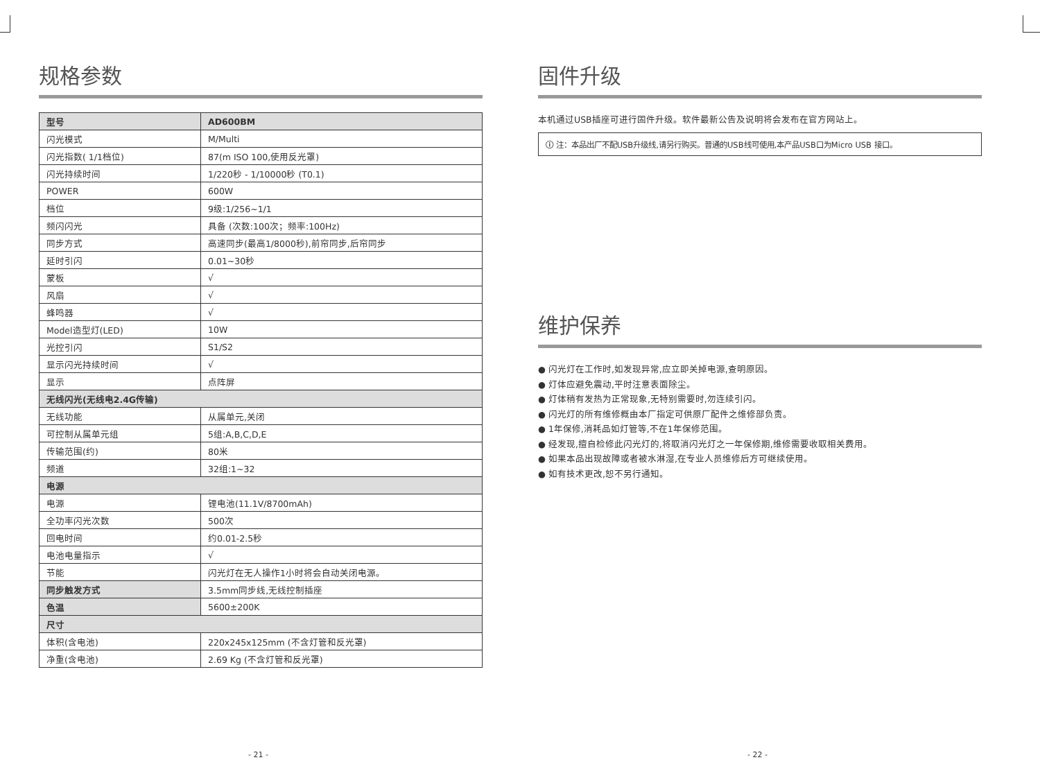规格参数
| 型号 | AD600BM |
| 闪光模式 | M/Multi |
| 闪光指数( 1/1档位) | 87(m ISO 100,使用反光罩) |
| 闪光持续时间 | 1/220秒 - 1/10000秒 (T0.1) |
| POWER | 600W |
| 档位 | 9级:1/256~1/1 |
| 频闪闪光 | 具备 (次数:100次；频率:100Hz) |
| 同步方式 | 高速同步(最高1/8000秒),前帘同步,后帘同步 |
| 延时引闪 | 0.01~30秒 |
| 蒙板 | √ |
| 风扇 | √ |
| 蜂鸣器 | √ |
| Model造型灯(LED) | 10W |
| 光控引闪 | S1/S2 |
| 显示闪光持续时间 | √ |
| 显示 | 点阵屏 |
| 无线闪光(无线电2.4G传输) | |
| 无线功能 | 从属单元,关闭 |
| 可控制从属单元组 | 5组:A,B,C,D,E |
| 传输范围(约) | 80米 |
| 频道 | 32组:1~32 |
| 电源 | |
| 电源 | 锂电池(11.1V/8700mAh) |
| 全功率闪光次数 | 500次 |
| 回电时间 | 约0.01-2.5秒 |
| 电池电量指示 | √ |
| 节能 | 闪光灯在无人操作1小时将会自动关闭电源。 |
| 同步触发方式 | 3.5mm同步线,无线控制插座 |
| 色温 | 5600±200K |
| 尺寸 | |
| 体积(含电池) | 220x245x125mm (不含灯管和反光罩) |
| 净重(含电池) | 2.69 Kg (不含灯管和反光罩) |
固件升级
本机通过USB插座可进行固件升级。软件最新公告及说明将会发布在官方网站上。
ⓘ 注：本品出厂不配USB升级线,请另行购买。普通的USB线可使用,本产品USB口为Micro USB 接口。
维护保养
● 闪光灯在工作时,如发现异常,应立即关掉电源,查明原因。
● 灯体应避免震动,平时注意表面除尘。
● 灯体稍有发热为正常现象,无特别需要时,勿连续引闪。
● 闪光灯的所有维修概由本厂指定可供原厂配件之维修部负责。
● 1年保修,消耗品如灯管等,不在1年保修范围。
● 经发现,擅自检修此闪光灯的,将取消闪光灯之一年保修期,维修需要收取相关费用。
● 如果本品出现故障或者被水淋湿,在专业人员维修后方可继续使用。
● 如有技术更改,恕不另行通知。
- 21 - - 22 -